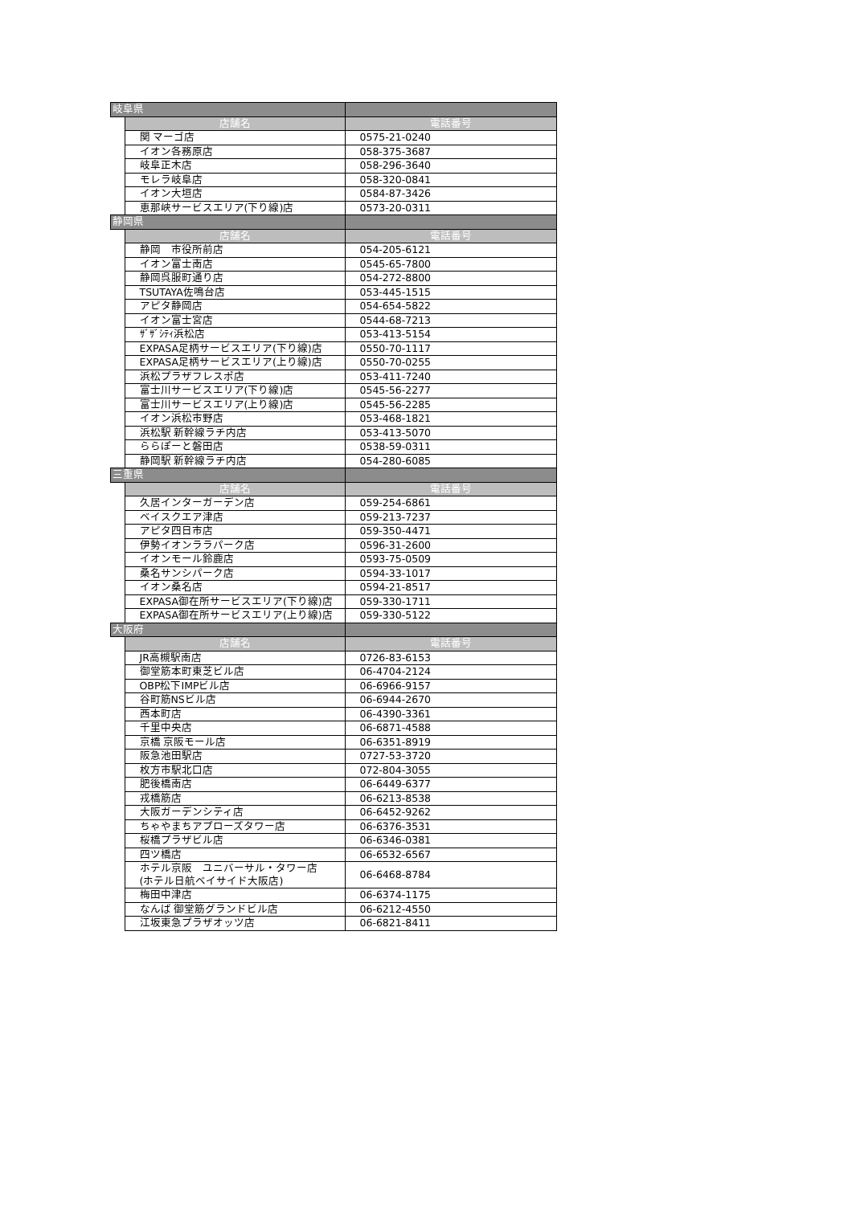| 岐阜県 | | |
| | 店舗名 | 電話番号 |
| | 関 マーゴ店 | 0575-21-0240 |
| | イオン各務原店 | 058-375-3687 |
| | 岐阜正木店 | 058-296-3640 |
| | モレラ岐阜店 | 058-320-0841 |
| | イオン大垣店 | 0584-87-3426 |
| | 恵那峡サービスエリア(下り線)店 | 0573-20-0311 |
| 静岡県 | | |
| | 店舗名 | 電話番号 |
| | 静岡 市役所前店 | 054-205-6121 |
| | イオン富士南店 | 0545-65-7800 |
| | 静岡呉服町通り店 | 054-272-8800 |
| | TSUTAYA佐鳴台店 | 053-445-1515 |
| | アピタ静岡店 | 054-654-5822 |
| | イオン富士宮店 | 0544-68-7213 |
| | ｻﾞｻﾞｼﾃｨ浜松店 | 053-413-5154 |
| | EXPASA足柄サービスエリア(下り線)店 | 0550-70-1117 |
| | EXPASA足柄サービスエリア(上り線)店 | 0550-70-0255 |
| | 浜松プラザフレスポ店 | 053-411-7240 |
| | 富士川サービスエリア(下り線)店 | 0545-56-2277 |
| | 富士川サービスエリア(上り線)店 | 0545-56-2285 |
| | イオン浜松市野店 | 053-468-1821 |
| | 浜松駅 新幹線ラチ内店 | 053-413-5070 |
| | ららぽーと磐田店 | 0538-59-0311 |
| | 静岡駅 新幹線ラチ内店 | 054-280-6085 |
| 三重県 | | |
| | 店舗名 | 電話番号 |
| | 久居インターガーデン店 | 059-254-6861 |
| | ベイスクエア津店 | 059-213-7237 |
| | アピタ四日市店 | 059-350-4471 |
| | 伊勢イオンララパーク店 | 0596-31-2600 |
| | イオンモール鈴鹿店 | 0593-75-0509 |
| | 桑名サンシパーク店 | 0594-33-1017 |
| | イオン桑名店 | 0594-21-8517 |
| | EXPASA御在所サービスエリア(下り線)店 | 059-330-1711 |
| | EXPASA御在所サービスエリア(上り線)店 | 059-330-5122 |
| 大阪府 | | |
| | 店舗名 | 電話番号 |
| | JR高槻駅南店 | 0726-83-6153 |
| | 御堂筋本町東芝ビル店 | 06-4704-2124 |
| | OBP松下IMPビル店 | 06-6966-9157 |
| | 谷町筋NSビル店 | 06-6944-2670 |
| | 西本町店 | 06-4390-3361 |
| | 千里中央店 | 06-6871-4588 |
| | 京橋 京阪モール店 | 06-6351-8919 |
| | 阪急池田駅店 | 0727-53-3720 |
| | 枚方市駅北口店 | 072-804-3055 |
| | 肥後橋南店 | 06-6449-6377 |
| | 戎橋筋店 | 06-6213-8538 |
| | 大阪ガーデンシティ店 | 06-6452-9262 |
| | ちゃやまちアプローズタワー店 | 06-6376-3531 |
| | 桜橋プラザビル店 | 06-6346-0381 |
| | 四ツ橋店 | 06-6532-6567 |
| | ホテル京阪 ユニバーサル・タワー店 (ホテル日航ベイサイド大阪店) | 06-6468-8784 |
| | 梅田中津店 | 06-6374-1175 |
| | なんば 御堂筋グランドビル店 | 06-6212-4550 |
| | 江坂東急プラザオッツ店 | 06-6821-8411 |